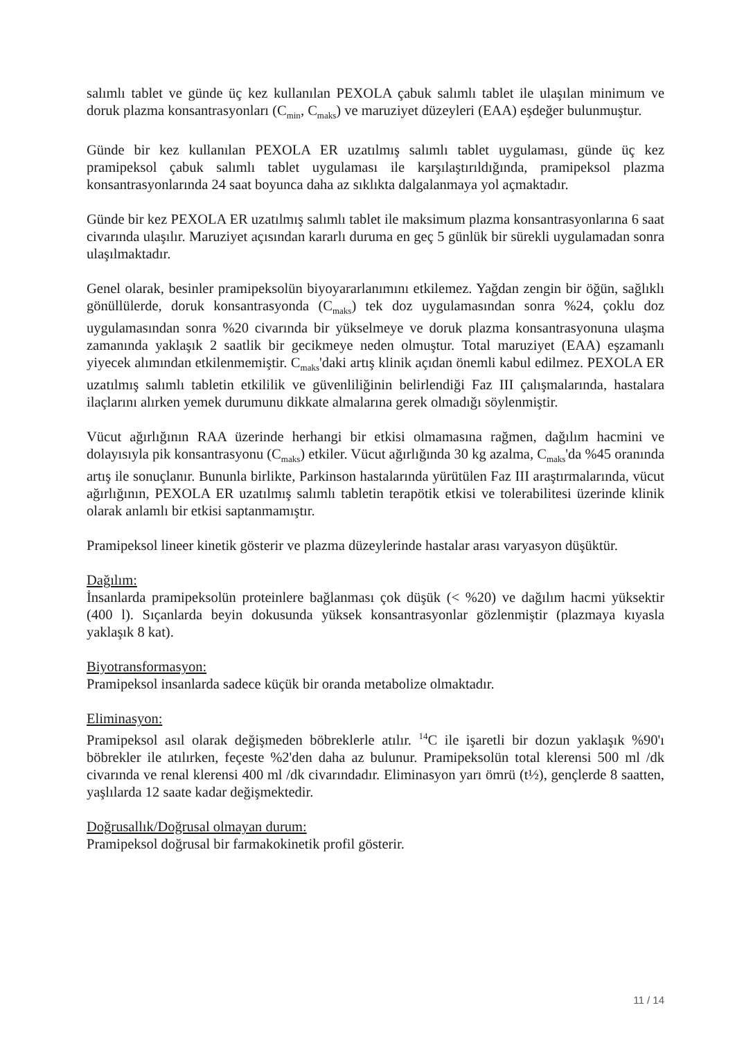salımlı tablet ve günde üç kez kullanılan PEXOLA çabuk salımlı tablet ile ulaşılan minimum ve doruk plazma konsantrasyonları (C<sub>min</sub>, C<sub>maks</sub>) ve maruziyet düzeyleri (EAA) eşdeğer bulunmuştur.
Günde bir kez kullanılan PEXOLA ER uzatılmış salımlı tablet uygulaması, günde üç kez pramipeksol çabuk salımlı tablet uygulaması ile karşılaştırıldığında, pramipeksol plazma konsantrasyonlarında 24 saat boyunca daha az sıklıkta dalgalanmaya yol açmaktadır.
Günde bir kez PEXOLA ER uzatılmış salımlı tablet ile maksimum plazma konsantrasyonlarına 6 saat civarında ulaşılır. Maruziyet açısından kararlı duruma en geç 5 günlük bir sürekli uygulamadan sonra ulaşılmaktadır.
Genel olarak, besinler pramipeksolün biyoyararlanımını etkilemez. Yağdan zengin bir öğün, sağlıklı gönüllülerde, doruk konsantrasyonda (C<sub>maks</sub>) tek doz uygulamasından sonra %24, çoklu doz uygulamasından sonra %20 civarında bir yükselmeye ve doruk plazma konsantrasyonuna ulaşma zamanında yaklaşık 2 saatlik bir gecikmeye neden olmuştur. Total maruziyet (EAA) eşzamanlı yiyecek alımından etkilenmemiştir. C<sub>maks</sub>'daki artış klinik açıdan önemli kabul edilmez. PEXOLA ER uzatılmış salımlı tabletin etkililik ve güvenliliğinin belirlendiği Faz III çalışmalarında, hastalara ilaçlarını alırken yemek durumunu dikkate almalarına gerek olmadığı söylenmiştir.
Vücut ağırlığının RAA üzerinde herhangi bir etkisi olmamasına rağmen, dağılım hacmini ve dolayısıyla pik konsantrasyonu (C<sub>maks</sub>) etkiler. Vücut ağırlığında 30 kg azalma, C<sub>maks</sub>'da %45 oranında artış ile sonuçlanır. Bununla birlikte, Parkinson hastalarında yürütülen Faz III araştırmalarında, vücut ağırlığının, PEXOLA ER uzatılmış salımlı tabletin terapötik etkisi ve tolerabilitesi üzerinde klinik olarak anlamlı bir etkisi saptanmamıştır.
Pramipeksol lineer kinetik gösterir ve plazma düzeylerinde hastalar arası varyasyon düşüktür.
Dağılım:
İnsanlarda pramipeksolün proteinlere bağlanması çok düşük (< %20) ve dağılım hacmi yüksektir (400 l). Sıçanlarda beyin dokusunda yüksek konsantrasyonlar gözlenmiştir (plazmaya kıyasla yaklaşık 8 kat).
Biyotransformasyon:
Pramipeksol insanlarda sadece küçük bir oranda metabolize olmaktadır.
Eliminasyon:
Pramipeksol asıl olarak değişmeden böbreklerle atılır. <sup>14</sup>C ile işaretli bir dozun yaklaşık %90'ı böbrekler ile atılırken, feçeste %2'den daha az bulunur. Pramipeksolün total klerensi 500 ml /dk civarında ve renal klerensi 400 ml /dk civarındadır. Eliminasyon yarı ömrü (t½), gençlerde 8 saatten, yaşlılarda 12 saate kadar değişmektedir.
Doğrusallık/Doğrusal olmayan durum:
Pramipeksol doğrusal bir farmakokinetik profil gösterir.
11 / 14